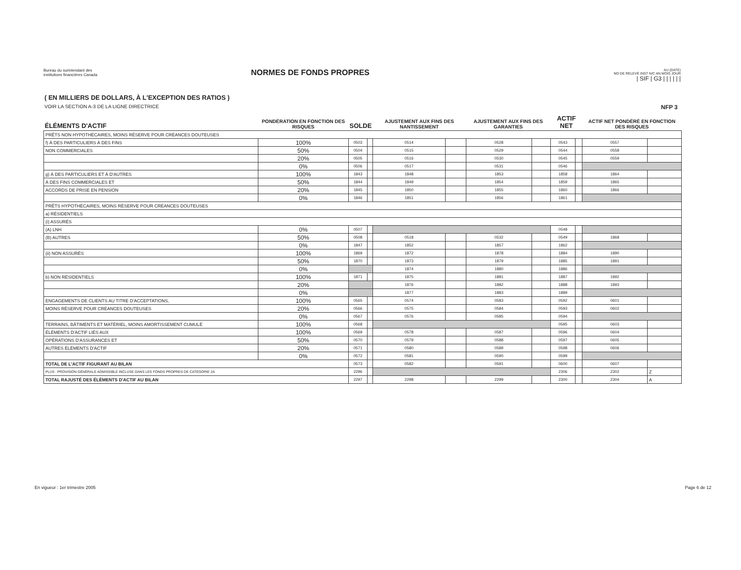Bureau du surintendant des
institutions financières Canada
NORMES DE FONDS PROPRES
AU (DATE)
NO DE RELEVÉ INST N/C AN MOIS JOUR
| SIF | G3 | | | | | |
( EN MILLIERS DE DOLLARS, À L'EXCEPTION DES RATIOS )
VOIR LA SECTION A-3 DE LA LIGNE DIRECTRICE
NFP 3
| ÉLÉMENTS D'ACTIF | PONDÉRATION EN FONCTION DES RISQUES | SOLDE | | AJUSTEMENT AUX FINS DES NANTISSEMENT | | AJUSTEMENT AUX FINS DES GARANTIES | | ACTIF NET | | ACTIF NET PONDÉRÉ EN FONCTION DES RISQUES | |
| --- | --- | --- | --- | --- | --- | --- | --- | --- | --- | --- | --- |
| PRÊTS NON HYPOTHÉCAIRES, MOINS RÉSERVE POUR CRÉANCES DOUTEUSES | | | | | | | | | | | |
| f) À DES PARTICULIERS À DES FINS | 100% | 0503 | | 0514 | | 0528 | | 0543 | | 0557 | |
| NON COMMERCIALES | 50% | 0504 | | 0515 | | 0529 | | 0544 | | 0558 | |
| | 20% | 0505 | | 0516 | | 0530 | | 0545 | | 0559 | |
| | 0% | 0506 | | 0517 | | 0531 | | 0546 | | | |
| g) À DES PARTICULIERS ET À D'AUTRES | 100% | 1843 | | 1848 | | 1853 | | 1858 | | 1864 | |
| À DES FINS COMMERCIALES ET | 50% | 1844 | | 1849 | | 1854 | | 1859 | | 1865 | |
| ACCORDS DE PRISE EN PENSION | 20% | 1845 | | 1850 | | 1855 | | 1860 | | 1866 | |
| | 0% | 1846 | | 1851 | | 1856 | | 1861 | | | |
| PRÊTS HYPOTHÉCAIRES, MOINS RÉSERVE POUR CRÉANCES DOUTEUSES | | | | | | | | | | | |
| a) RÉSIDENTIELS | | | | | | | | | | | |
| (i) ASSURÉS | | | | | | | | | | | |
| (A) LNH | 0% | 0507 | | | | | | 0548 | | | |
| (B) AUTRES | 50% | 0508 | | 0518 | | 0532 | | 0549 | | 1868 | |
| | 0% | 1847 | | 1852 | | 1857 | | 1862 | | | |
| (ii) NON ASSURÉS | 100% | 1869 | | 1872 | | 1878 | | 1884 | | 1890 | |
| | 50% | 1870 | | 1873 | | 1879 | | 1885 | | 1891 | |
| | 0% | | | 1874 | | 1880 | | 1886 | | | |
| b) NON RÉSIDENTIELS | 100% | 1871 | | 1875 | | 1881 | | 1887 | | 1892 | |
| | 20% | | | 1876 | | 1882 | | 1888 | | 1893 | |
| | 0% | | | 1877 | | 1883 | | 1889 | | | |
| ENGAGEMENTS DE CLIENTS AU TITRE D'ACCEPTATIONS, | 100% | 0565 | | 0574 | | 0583 | | 0592 | | 0601 | |
| MOINS RÉSERVE POUR CRÉANCES DOUTEUSES | 20% | 0566 | | 0575 | | 0584 | | 0593 | | 0602 | |
| | 0% | 0567 | | 0576 | | 0585 | | 0594 | | | |
| TERRAINS, BÂTIMENTS ET MATÉRIEL, MOINS AMORTISSEMENT CUMULÉ | 100% | 0568 | | | | | | 0595 | | 0603 | |
| ÉLÉMENTS D'ACTIF LIÉS AUX | 100% | 0569 | | 0578 | | 0587 | | 0596 | | 0604 | |
| OPÉRATIONS D'ASSURANCES ET | 50% | 0570 | | 0579 | | 0588 | | 0597 | | 0605 | |
| AUTRES ÉLÉMENTS D'ACTIF | 20% | 0571 | | 0580 | | 0589 | | 0598 | | 0606 | |
| | 0% | 0572 | | 0581 | | 0590 | | 0599 | | | |
| TOTAL DE L'ACTIF FIGURANT AU BILAN | | 0573 | | 0582 | | 0591 | | 0600 | | 0607 | |
| PLUS : PROVISION GÉNÉRALE ADMISSIBLE INCLUSE DANS LES FONDS PROPRES DE CATÉGORIE 2A | | 2296 | | | | | | 2306 | | 2302 | Z |
| TOTAL RAJUSTÉ DES ÉLÉMENTS D'ACTIF AU BILAN | | 2297 | | 2298 | | 2299 | | 2300 | | 2304 | A |
En vigueur : 1er trimestre 2005 Page 6 de 12